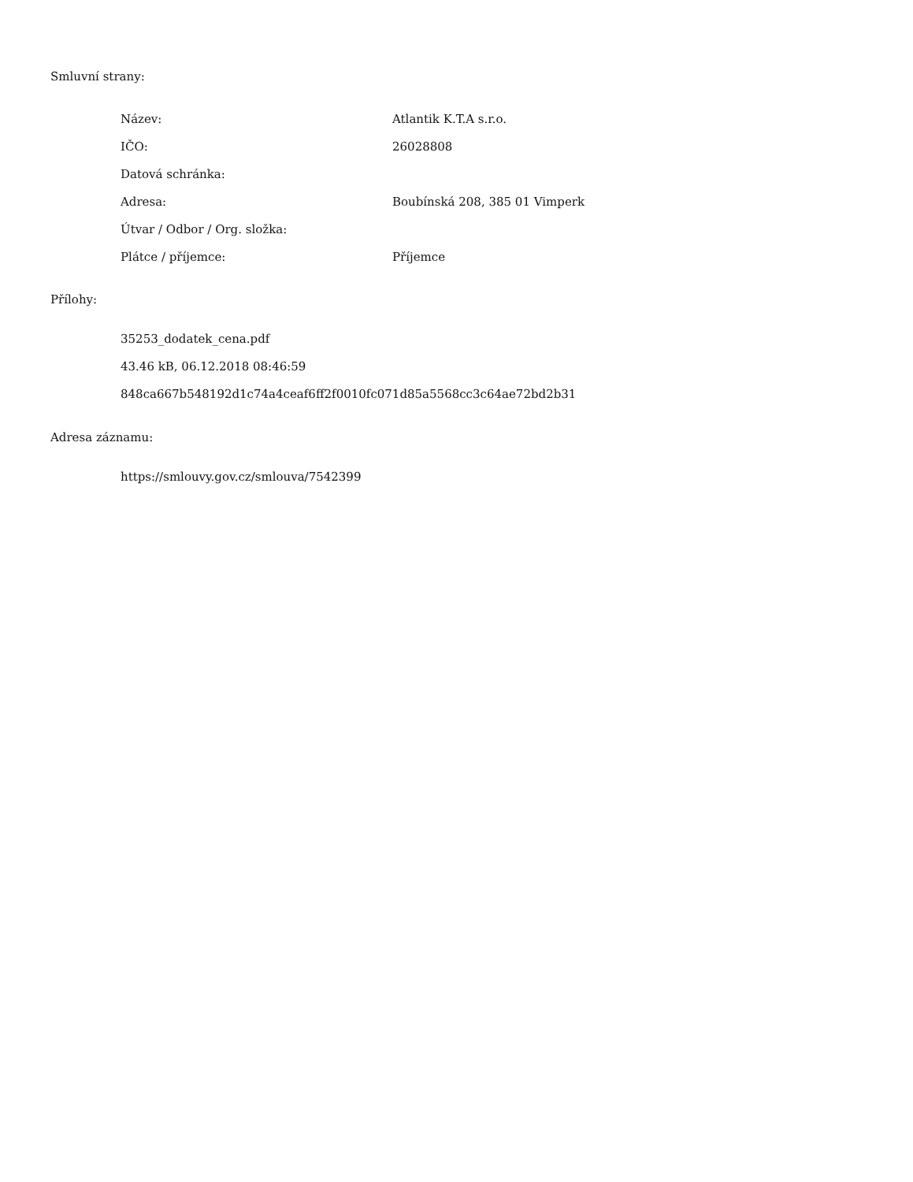Smluvní strany:
| Název: | Atlantik K.T.A s.r.o. |
| IČO: | 26028808 |
| Datová schránka: | |
| Adresa: | Boubínská 208, 385 01 Vimperk |
| Útvar / Odbor / Org. složka: | |
| Plátce / příjemce: | Příjemce |
Přílohy:
35253_dodatek_cena.pdf
43.46 kB, 06.12.2018 08:46:59
848ca667b548192d1c74a4ceaf6ff2f0010fc071d85a5568cc3c64ae72bd2b31
Adresa záznamu:
https://smlouvy.gov.cz/smlouva/7542399